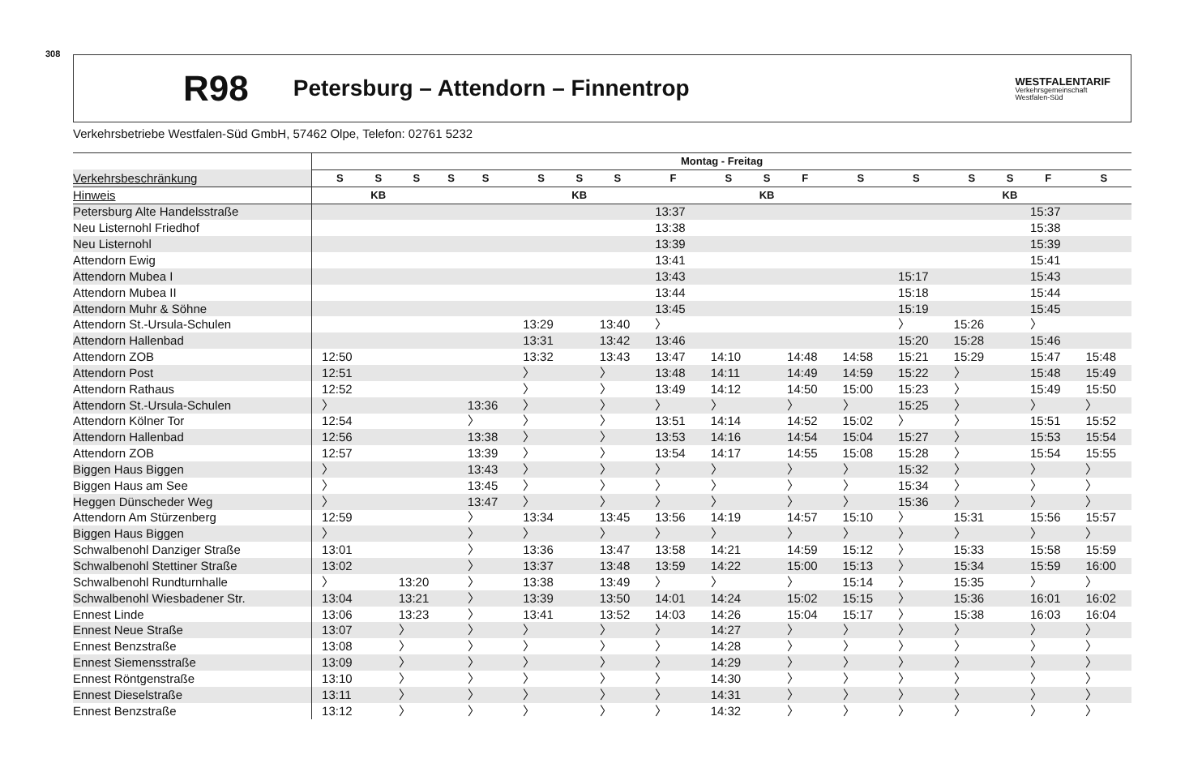308
R98 Petersburg – Attendorn – Finnentrop WESTFALENTARIF
Verkehrsgemeinschaft
Westfalen-Süd
Verkehrsbetriebe Westfalen-Süd GmbH, 57462 Olpe, Telefon: 02761 5232
| | Montag - Freitag | | | | | | | | | | | | | | | | | |
| --- | --- | --- | --- | --- | --- | --- | --- | --- | --- | --- | --- | --- | --- | --- | --- | --- | --- | --- |
| Verkehrsbeschränkung | S | S | S | S | S | S | S | S | F | S | S | F | S | S | S | S | F | S |
| Hinweis | | KB | | | | | KB | | | | KB | | | | | KB | | |
| Petersburg Alte Handelsstraße | | | | | | | | | 13:37 | | | | | | | | 15:37 | |
| Neu Listernohl Friedhof | | | | | | | | | 13:38 | | | | | | | | 15:38 | |
| Neu Listernohl | | | | | | | | | 13:39 | | | | | | | | 15:39 | |
| Attendorn Ewig | | | | | | | | | 13:41 | | | | | | | | 15:41 | |
| Attendorn Mubea I | | | | | | | | | 13:43 | | | | | 15:17 | | | 15:43 | |
| Attendorn Mubea II | | | | | | | | | 13:44 | | | | | 15:18 | | | 15:44 | |
| Attendorn Muhr & Söhne | | | | | | | | | 13:45 | | | | | 15:19 | | | 15:45 | |
| Attendorn St.-Ursula-Schulen | | | | | | 13:29 | | 13:40 | 〉 | | | | | 〉 | 15:26 | | 〉 | |
| Attendorn Hallenbad | | | | | | 13:31 | | 13:42 | 13:46 | | | | | 15:20 | 15:28 | | 15:46 | |
| Attendorn ZOB | 12:50 | | | | | 13:32 | | 13:43 | 13:47 | 14:10 | | 14:48 | 14:58 | 15:21 | 15:29 | | 15:47 | 15:48 |
| Attendorn Post | 12:51 | | | | | 〉 | | 〉 | 13:48 | 14:11 | | 14:49 | 14:59 | 15:22 | 〉 | | 15:48 | 15:49 |
| Attendorn Rathaus | 12:52 | | | | | 〉 | | 〉 | 13:49 | 14:12 | | 14:50 | 15:00 | 15:23 | 〉 | | 15:49 | 15:50 |
| Attendorn St.-Ursula-Schulen | 〉 | | | | 13:36 | 〉 | | 〉 | 〉 | 〉 | | 〉 | 〉 | 15:25 | 〉 | | 〉 | 〉 |
| Attendorn Kölner Tor | 12:54 | | | | 〉 | 〉 | | 〉 | 13:51 | 14:14 | | 14:52 | 15:02 | 〉 | 〉 | | 15:51 | 15:52 |
| Attendorn Hallenbad | 12:56 | | | | 13:38 | 〉 | | 〉 | 13:53 | 14:16 | | 14:54 | 15:04 | 15:27 | 〉 | | 15:53 | 15:54 |
| Attendorn ZOB | 12:57 | | | | 13:39 | 〉 | | 〉 | 13:54 | 14:17 | | 14:55 | 15:08 | 15:28 | 〉 | | 15:54 | 15:55 |
| Biggen Haus Biggen | 〉 | | | | 13:43 | 〉 | | 〉 | 〉 | 〉 | | 〉 | 〉 | 15:32 | 〉 | | 〉 | 〉 |
| Biggen Haus am See | 〉 | | | | 13:45 | 〉 | | 〉 | 〉 | 〉 | | 〉 | 〉 | 15:34 | 〉 | | 〉 | 〉 |
| Heggen Dünscheder Weg | 〉 | | | | 13:47 | 〉 | | 〉 | 〉 | 〉 | | 〉 | 〉 | 15:36 | 〉 | | 〉 | 〉 |
| Attendorn Am Stürzenberg | 12:59 | | | | 〉 | 13:34 | | 13:45 | 13:56 | 14:19 | | 14:57 | 15:10 | 〉 | 15:31 | | 15:56 | 15:57 |
| Biggen Haus Biggen | 〉 | | | | 〉 | 〉 | | 〉 | 〉 | 〉 | | 〉 | 〉 | 〉 | 〉 | | 〉 | 〉 |
| Schwalbenohl Danziger Straße | 13:01 | | | | 〉 | 13:36 | | 13:47 | 13:58 | 14:21 | | 14:59 | 15:12 | 〉 | 15:33 | | 15:58 | 15:59 |
| Schwalbenohl Stettiner Straße | 13:02 | | | | 〉 | 13:37 | | 13:48 | 13:59 | 14:22 | | 15:00 | 15:13 | 〉 | 15:34 | | 15:59 | 16:00 |
| Schwalbenohl Rundturnhalle | 〉 | | 13:20 | | 〉 | 13:38 | | 13:49 | 〉 | 〉 | | 〉 | 15:14 | 〉 | 15:35 | | 〉 | 〉 |
| Schwalbenohl Wiesbadener Str. | 13:04 | | 13:21 | | 〉 | 13:39 | | 13:50 | 14:01 | 14:24 | | 15:02 | 15:15 | 〉 | 15:36 | | 16:01 | 16:02 |
| Ennest Linde | 13:06 | | 13:23 | | 〉 | 13:41 | | 13:52 | 14:03 | 14:26 | | 15:04 | 15:17 | 〉 | 15:38 | | 16:03 | 16:04 |
| Ennest Neue Straße | 13:07 | | 〉 | | 〉 | 〉 | | 〉 | 〉 | 14:27 | | 〉 | 〉 | 〉 | 〉 | | 〉 | 〉 |
| Ennest Benzstraße | 13:08 | | 〉 | | 〉 | 〉 | | 〉 | 〉 | 14:28 | | 〉 | 〉 | 〉 | 〉 | | 〉 | 〉 |
| Ennest Siemensstraße | 13:09 | | 〉 | | 〉 | 〉 | | 〉 | 〉 | 14:29 | | 〉 | 〉 | 〉 | 〉 | | 〉 | 〉 |
| Ennest Röntgenstraße | 13:10 | | 〉 | | 〉 | 〉 | | 〉 | 〉 | 14:30 | | 〉 | 〉 | 〉 | 〉 | | 〉 | 〉 |
| Ennest Dieselstraße | 13:11 | | 〉 | | 〉 | 〉 | | 〉 | 〉 | 14:31 | | 〉 | 〉 | 〉 | 〉 | | 〉 | 〉 |
| Ennest Benzstraße | 13:12 | | 〉 | | 〉 | 〉 | | 〉 | 〉 | 14:32 | | 〉 | 〉 | 〉 | 〉 | | 〉 | 〉 |